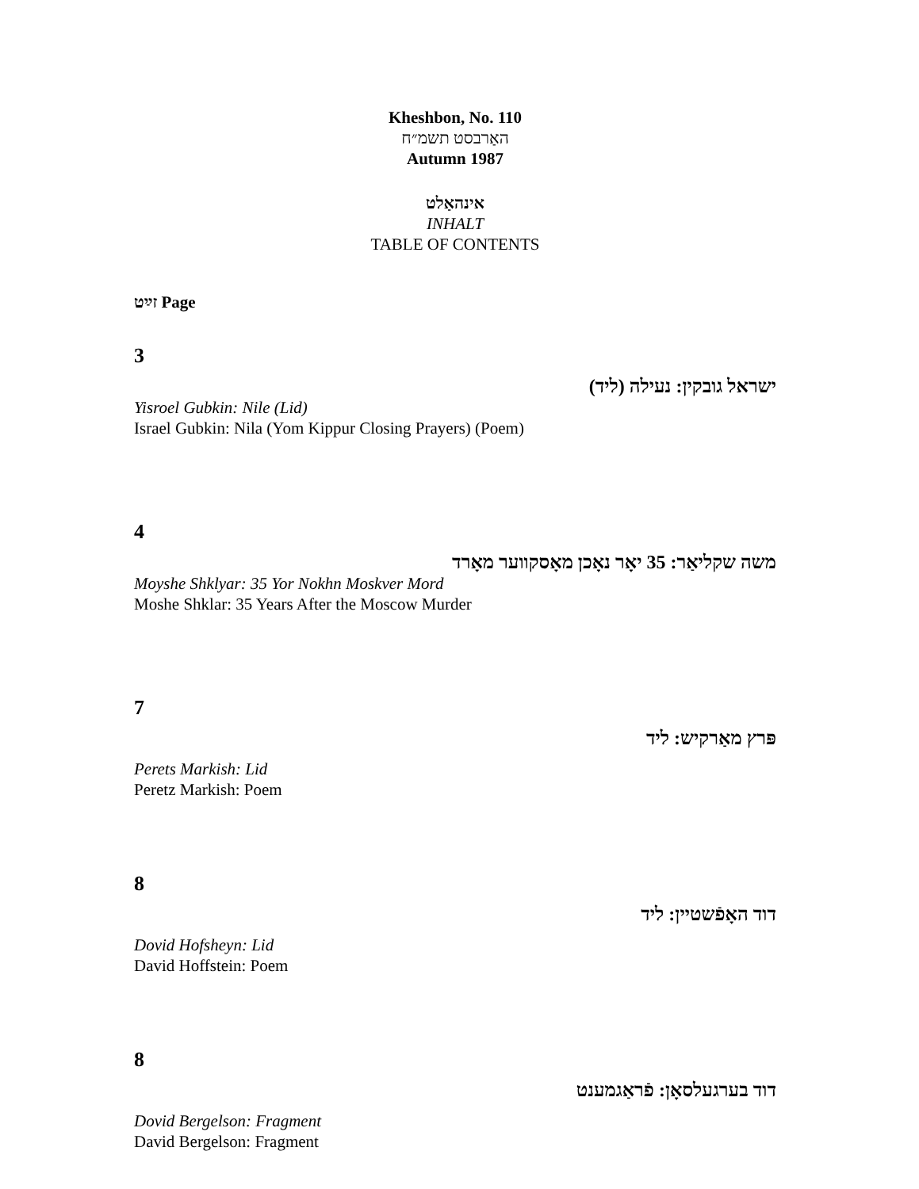Kheshbon, No. 110
האַרבסט תשמ״ח
Autumn 1987
אינהאַלט
INHALT
TABLE OF CONTENTS
זײַט Page
3
ישראל גובקין: נעילה (ליד)
Yisroel Gubkin: Nile (Lid)
Israel Gubkin: Nila (Yom Kippur Closing Prayers) (Poem)
4
משה שקליאַר: 35 יאָר נאָכן מאָסקווער מאָרד
Moyshe Shklyar: 35 Yor Nokhn Moskver Mord
Moshe Shklar: 35 Years After the Moscow Murder
7
פּרץ מאַרקיש: ליד
Perets Markish: Lid
Peretz Markish: Poem
8
דוד האָפֿשטיין: ליד
Dovid Hofsheyn: Lid
David Hoffstein: Poem
8
דוד בערגעלסאָן: פֿראַגמענט
Dovid Bergelson: Fragment
David Bergelson: Fragment